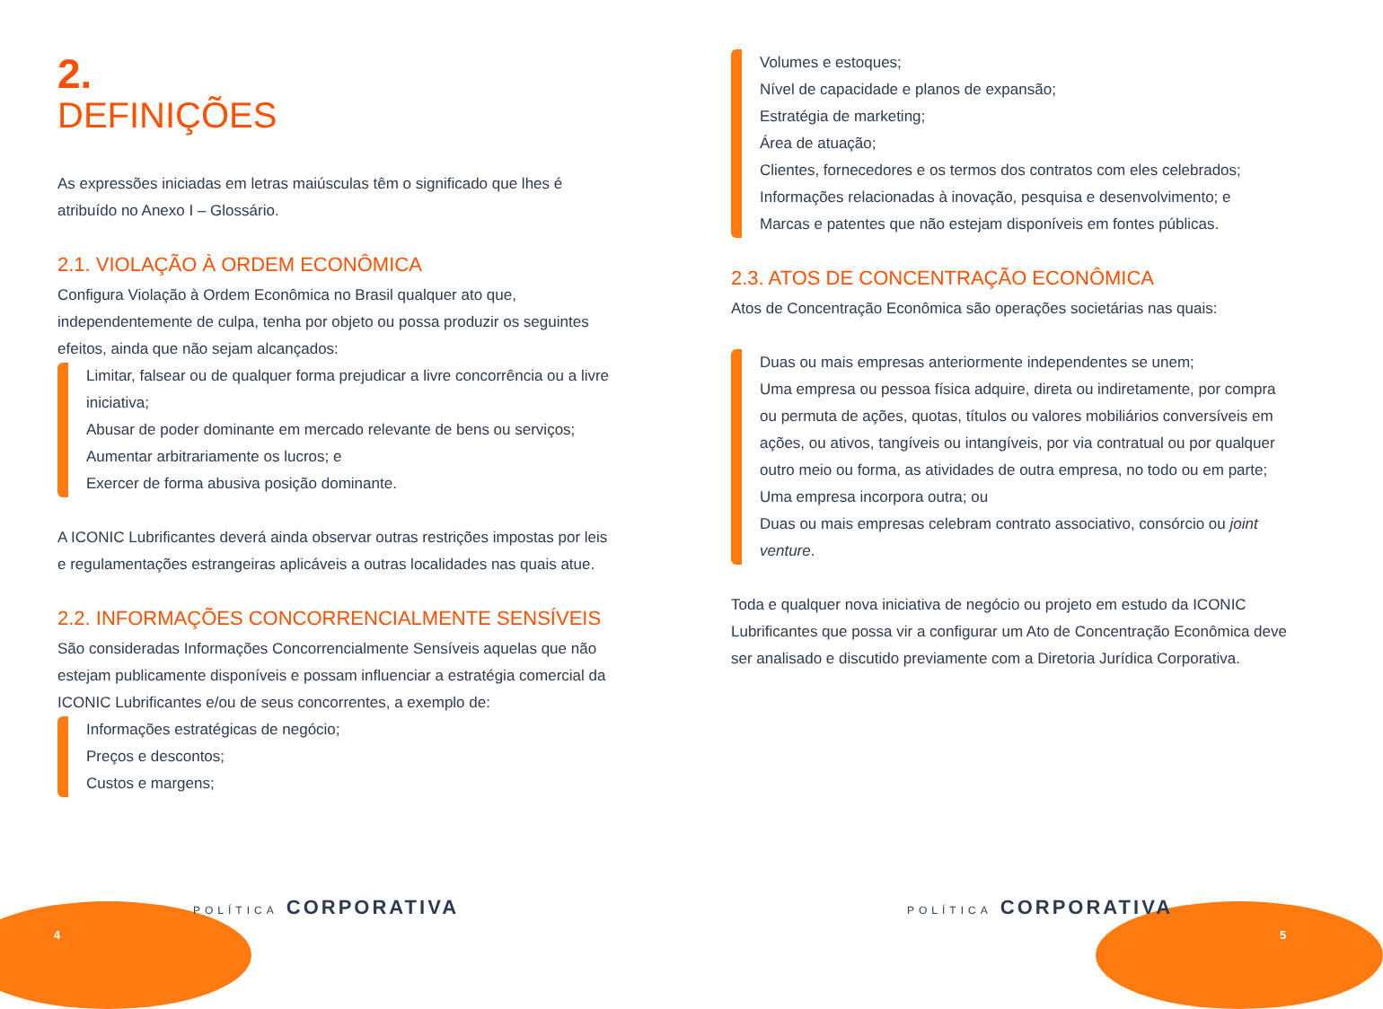2.
DEFINIÇÕES
As expressões iniciadas em letras maiúsculas têm o significado que lhes é atribuído no Anexo I – Glossário.
2.1. VIOLAÇÃO À ORDEM ECONÔMICA
Configura Violação à Ordem Econômica no Brasil qualquer ato que, independentemente de culpa, tenha por objeto ou possa produzir os seguintes efeitos, ainda que não sejam alcançados:
Limitar, falsear ou de qualquer forma prejudicar a livre concorrência ou a livre iniciativa;
Abusar de poder dominante em mercado relevante de bens ou serviços;
Aumentar arbitrariamente os lucros; e
Exercer de forma abusiva posição dominante.
A ICONIC Lubrificantes deverá ainda observar outras restrições impostas por leis e regulamentações estrangeiras aplicáveis a outras localidades nas quais atue.
2.2. INFORMAÇÕES CONCORRENCIALMENTE SENSÍVEIS
São consideradas Informações Concorrencialmente Sensíveis aquelas que não estejam publicamente disponíveis e possam influenciar a estratégia comercial da ICONIC Lubrificantes e/ou de seus concorrentes, a exemplo de:
Informações estratégicas de negócio;
Preços e descontos;
Custos e margens;
Volumes e estoques;
Nível de capacidade e planos de expansão;
Estratégia de marketing;
Área de atuação;
Clientes, fornecedores e os termos dos contratos com eles celebrados;
Informações relacionadas à inovação, pesquisa e desenvolvimento; e
Marcas e patentes que não estejam disponíveis em fontes públicas.
2.3. ATOS DE CONCENTRAÇÃO ECONÔMICA
Atos de Concentração Econômica são operações societárias nas quais:
Duas ou mais empresas anteriormente independentes se unem;
Uma empresa ou pessoa física adquire, direta ou indiretamente, por compra ou permuta de ações, quotas, títulos ou valores mobiliários conversíveis em ações, ou ativos, tangíveis ou intangíveis, por via contratual ou por qualquer outro meio ou forma, as atividades de outra empresa, no todo ou em parte;
Uma empresa incorpora outra; ou
Duas ou mais empresas celebram contrato associativo, consórcio ou joint venture.
Toda e qualquer nova iniciativa de negócio ou projeto em estudo da ICONIC Lubrificantes que possa vir a configurar um Ato de Concentração Econômica deve ser analisado e discutido previamente com a Diretoria Jurídica Corporativa.
POLÍTICA CORPORATIVA
4
POLÍTICA CORPORATIVA
5